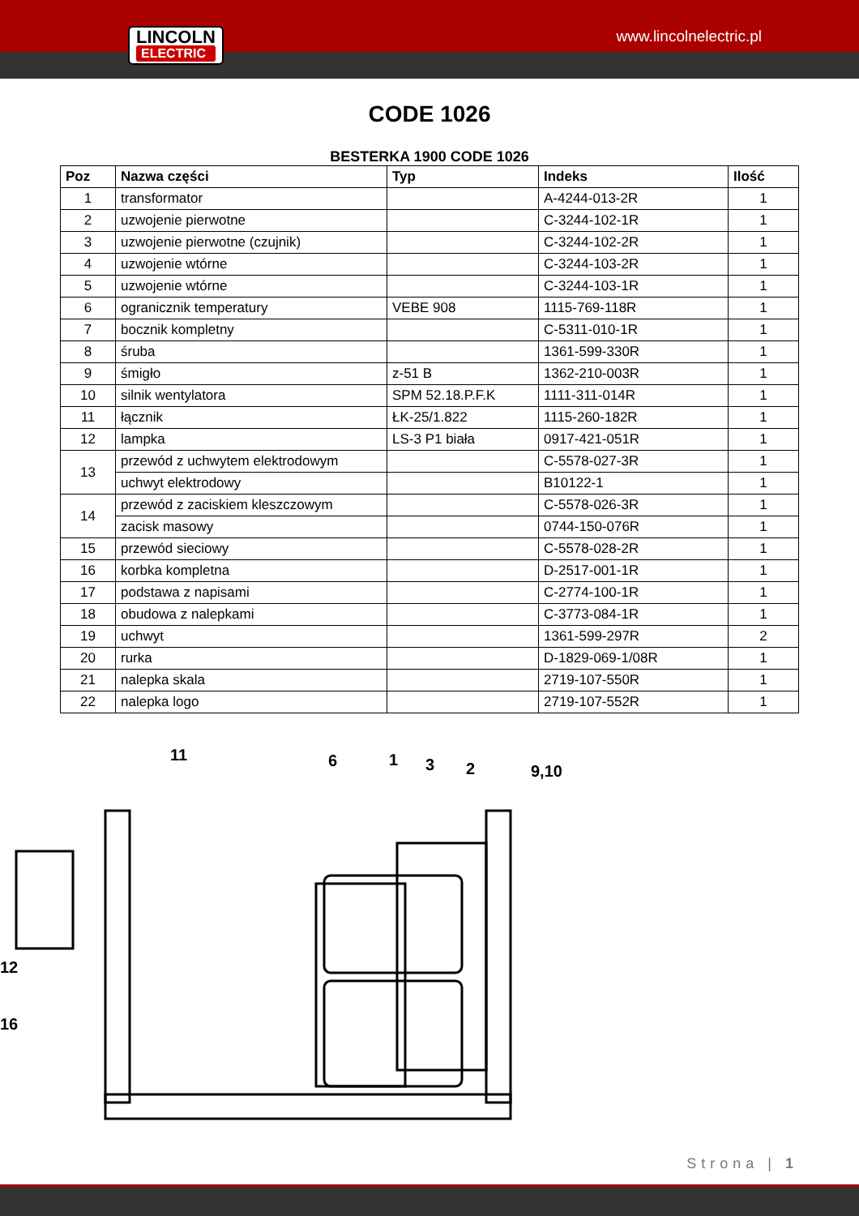LINCOLN
ELECTRIC
www.lincolnelectric.pl
CODE 1026
BESTERKA 1900 CODE 1026
| Poz | Nazwa części | Typ | Indeks | Ilość |
| --- | --- | --- | --- | --- |
| 1 | transformator | | A-4244-013-2R | 1 |
| 2 | uzwojenie pierwotne | | C-3244-102-1R | 1 |
| 3 | uzwojenie pierwotne (czujnik) | | C-3244-102-2R | 1 |
| 4 | uzwojenie wtórne | | C-3244-103-2R | 1 |
| 5 | uzwojenie wtórne | | C-3244-103-1R | 1 |
| 6 | ogranicznik temperatury | VEBE 908 | 1115-769-118R | 1 |
| 7 | bocznik kompletny | | C-5311-010-1R | 1 |
| 8 | śruba | | 1361-599-330R | 1 |
| 9 | śmigło | z-51 B | 1362-210-003R | 1 |
| 10 | silnik wentylatora | SPM 52.18.P.F.K | 1111-311-014R | 1 |
| 11 | łącznik | ŁK-25/1.822 | 1115-260-182R | 1 |
| 12 | lampka | LS-3 P1 biała | 0917-421-051R | 1 |
| 13 | przewód z uchwytem elektrodowym | | C-5578-027-3R | 1 |
| | uchwyt elektrodowy | | B10122-1 | 1 |
| 14 | przewód z zaciskiem kleszczowym | | C-5578-026-3R | 1 |
| | zacisk masowy | | 0744-150-076R | 1 |
| 15 | przewód sieciowy | | C-5578-028-2R | 1 |
| 16 | korbka kompletna | | D-2517-001-1R | 1 |
| 17 | podstawa z napisami | | C-2774-100-1R | 1 |
| 18 | obudowa z nalepkami | | C-3773-084-1R | 1 |
| 19 | uchwyt | | 1361-599-297R | 2 |
| 20 | rurka | | D-1829-069-1/08R | 1 |
| 21 | nalepka skala | | 2719-107-550R | 1 |
| 22 | nalepka logo | | 2719-107-552R | 1 |
11
6
1
3
2
9,10
12
16
Strona | 1